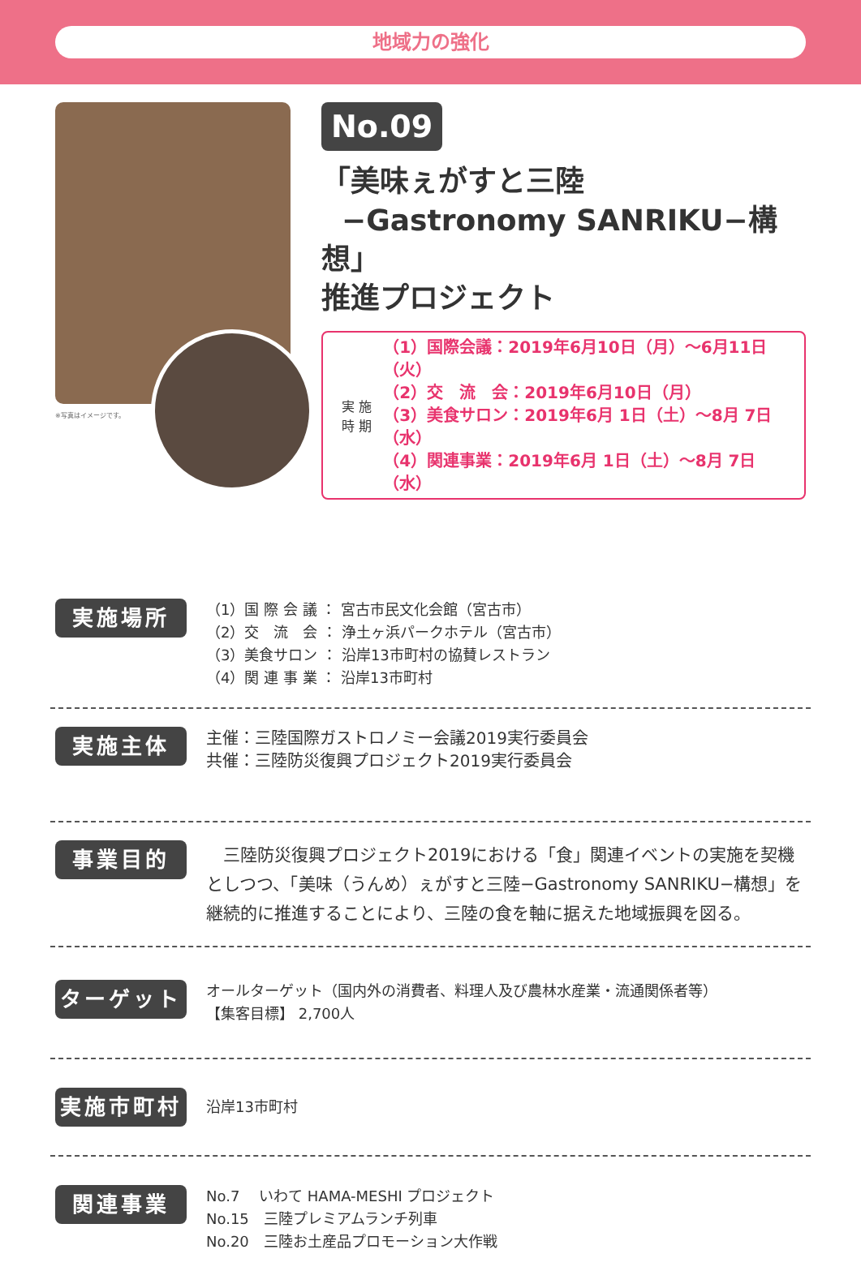地域力の強化
※写真はイメージです。
No.09
「美味ぇがすと三陸
−Gastronomy SANRIKU−構想」
推進プロジェクト
実 施
時 期
（1）国際会議：2019年6月10日（月）～6月11日（火）
（2）交　流　会：2019年6月10日（月）
（3）美食サロン：2019年6月 1日（土）～8月 7日（水）
（4）関連事業：2019年6月 1日（土）～8月 7日（水）
実施場所
（1）国 際 会 議 ： 宮古市民文化会館（宮古市）
（2）交　流　会 ： 浄土ヶ浜パークホテル（宮古市）
（3）美食サロン ： 沿岸13市町村の協賛レストラン
（4）関 連 事 業 ： 沿岸13市町村
実施主体
主催：三陸国際ガストロノミー会議2019実行委員会
共催：三陸防災復興プロジェクト2019実行委員会
事業目的
　三陸防災復興プロジェクト2019における「食」関連イベントの実施を契機としつつ、「美味（うんめ）ぇがすと三陸−Gastronomy SANRIKU−構想」を継続的に推進することにより、三陸の食を軸に据えた地域振興を図る。
ターゲット
オールターゲット（国内外の消費者、料理人及び農林水産業・流通関係者等）
【集客目標】 2,700人
実施市町村
沿岸13市町村
関連事業
No.7　 いわて HAMA-MESHI プロジェクト
No.15　三陸プレミアムランチ列車
No.20　三陸お土産品プロモーション大作戦